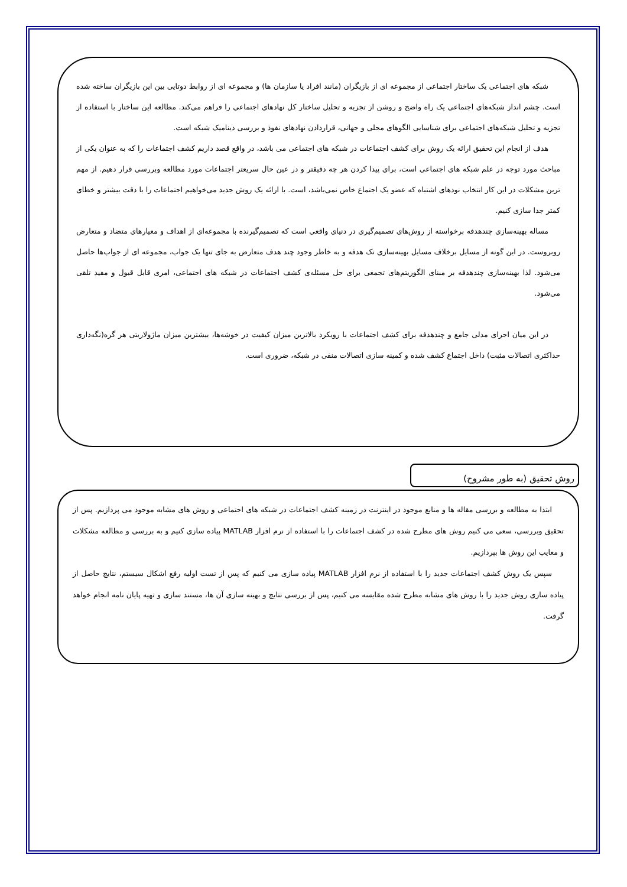شبکه های اجتماعی یک ساختار اجتماعی از مجموعه ای از بازیگران (مانند افراد یا سازمان ها) و مجموعه ای از روابط دوتایی بین این بازیگران ساخته شده است. چشم انداز شبکه‌های اجتماعی یک راه واضح و روشن از تجزیه و تحلیل ساختار کل نهادهای اجتماعی را فراهم می‌کند. مطالعه این ساختار با استفاده از تجزیه و تحلیل شبکه‌های اجتماعی برای شناسایی الگوهای محلی و جهانی، قراردادن نهادهای نفوذ و بررسی دینامیک شبکه است.
هدف از انجام این تحقیق ارائه یک روش برای کشف اجتماعات در شبکه های اجتماعی می باشد، در واقع قصد داریم کشف اجتماعات را که به عنوان یکی از مباحث مورد توجه در علم شبکه های اجتماعی است، برای پیدا کردن هر چه دقیقتر و در عین حال سریعتر اجتماعات مورد مطالعه وبررسی قرار دهیم. از مهم ترین مشکلات در این کار انتخاب نودهای اشتباه که عضو یک اجتماع خاص نمی‌باشد، است. با ارائه یک روش جدید می‌خواهیم اجتماعات را با دقت بیشتر و خطای کمتر جدا سازی کنیم.
مساله بهینه‌سازی چندهدفه برخواسته از روش‌های تصمیم‌گیری در دنیای واقعی است که تصمیم‌گیرنده با مجموعه‌ای از اهداف و معیارهای متضاد و متعارض روبروست. در این گونه از مسایل برخلاف مسایل بهینه‌سازی تک هدفه و به خاطر وجود چند هدف متعارض به جای تنها یک جواب، مجموعه ای از جواب‌ها حاصل می‌شود. لذا بهینه‌سازی چندهدفه بر مبنای الگوریتم‌های تجمعی برای حل مسئله‌ی کشف اجتماعات در شبکه های اجتماعی، امری قابل قبول و مفید تلقی می‌شود.
در این میان اجرای مدلی جامع و چندهدفه برای کشف اجتماعات با رویکرد بالاترین میزان کیفیت در خوشه‌ها، بیشترین میزان ماژولاریتی هر گره(نگه‌داری حداکثری اتصالات مثبت) داخل اجتماع کشف شده و کمینه سازی اتصالات منفی در شبکه، ضروری است.
روش تحقیق (به طور مشروح)
ابتدا به مطالعه و بررسی مقاله ها و منابع موجود در اینترنت در زمینه کشف اجتماعات در شبکه های اجتماعی و روش های مشابه موجود می پردازیم. پس از تحقیق وبررسی، سعی می کنیم روش های مطرح شده در کشف اجتماعات را با استفاده از نرم افزار MATLAB پیاده سازی کنیم و به بررسی و مطالعه مشکلات و معایب این روش ها بپردازیم.
سپس یک روش کشف اجتماعات جدید را با استفاده از نرم افزار MATLAB پیاده سازی می کنیم که پس از تست اولیه رفع اشکال سیستم، نتایج حاصل از پیاده سازی روش جدید را با روش های مشابه مطرح شده مقایسه می کنیم، پس از بررسی نتایج و بهینه سازی آن ها، مستند سازی و تهیه پایان نامه انجام خواهد گرفت.